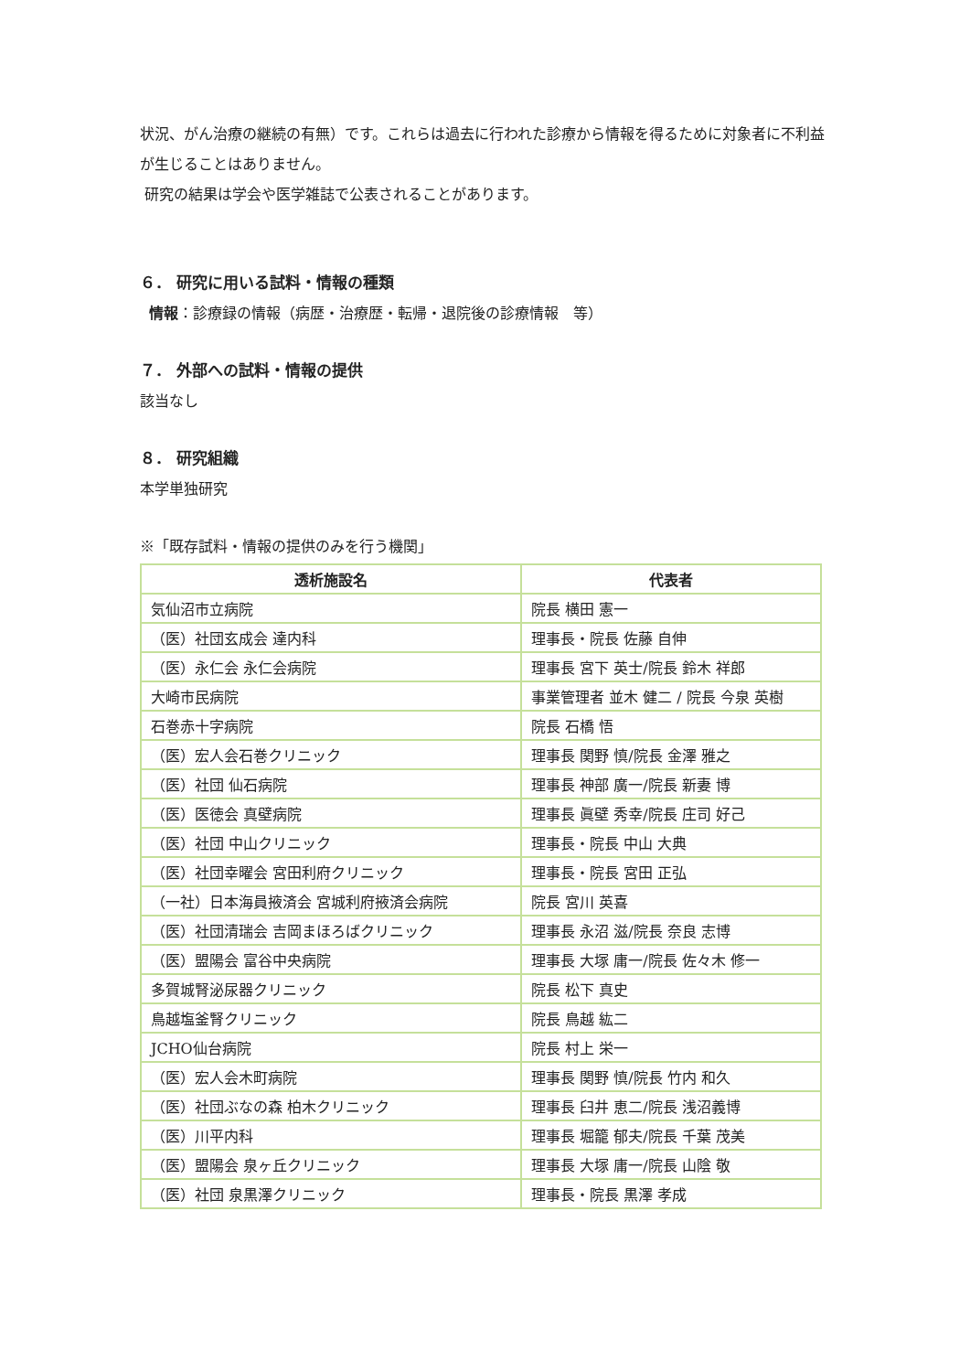状況、がん治療の継続の有無）です。これらは過去に行われた診療から情報を得るために対象者に不利益が生じることはありません。
研究の結果は学会や医学雑誌で公表されることがあります。
６． 研究に用いる試料・情報の種類
情報：診療録の情報（病歴・治療歴・転帰・退院後の診療情報　等）
７． 外部への試料・情報の提供
該当なし
８． 研究組織
本学単独研究
※「既存試料・情報の提供のみを行う機関」
| 透析施設名 | 代表者 |
| --- | --- |
| 気仙沼市立病院 | 院長 横田 憲一 |
| （医）社団玄成会 達内科 | 理事長・院長 佐藤 自伸 |
| （医）永仁会 永仁会病院 | 理事長 宮下 英士/院長 鈴木 祥郎 |
| 大崎市民病院 | 事業管理者 並木 健二 / 院長 今泉 英樹 |
| 石巻赤十字病院 | 院長 石橋 悟 |
| （医）宏人会石巻クリニック | 理事長 関野 慎/院長 金澤 雅之 |
| （医）社団 仙石病院 | 理事長 神部 廣一/院長 新妻 博 |
| （医）医徳会 真壁病院 | 理事長 眞壁 秀幸/院長 庄司 好己 |
| （医）社団 中山クリニック | 理事長・院長 中山 大典 |
| （医）社団幸曜会 宮田利府クリニック | 理事長・院長 宮田 正弘 |
| （一社）日本海員掖済会 宮城利府掖済会病院 | 院長 宮川 英喜 |
| （医）社団清瑞会 吉岡まほろばクリニック | 理事長 永沼 滋/院長 奈良 志博 |
| （医）盟陽会 富谷中央病院 | 理事長 大塚 庸一/院長 佐々木 修一 |
| 多賀城腎泌尿器クリニック | 院長 松下 真史 |
| 鳥越塩釜腎クリニック | 院長 鳥越 紘二 |
| JCHO仙台病院 | 院長 村上 栄一 |
| （医）宏人会木町病院 | 理事長 関野 慎/院長 竹内 和久 |
| （医）社団ぶなの森 柏木クリニック | 理事長 臼井 恵二/院長 浅沼義博 |
| （医）川平内科 | 理事長 堀籠 郁夫/院長 千葉 茂美 |
| （医）盟陽会 泉ヶ丘クリニック | 理事長 大塚 庸一/院長 山陰 敬 |
| （医）社団 泉黒澤クリニック | 理事長・院長 黒澤 孝成 |